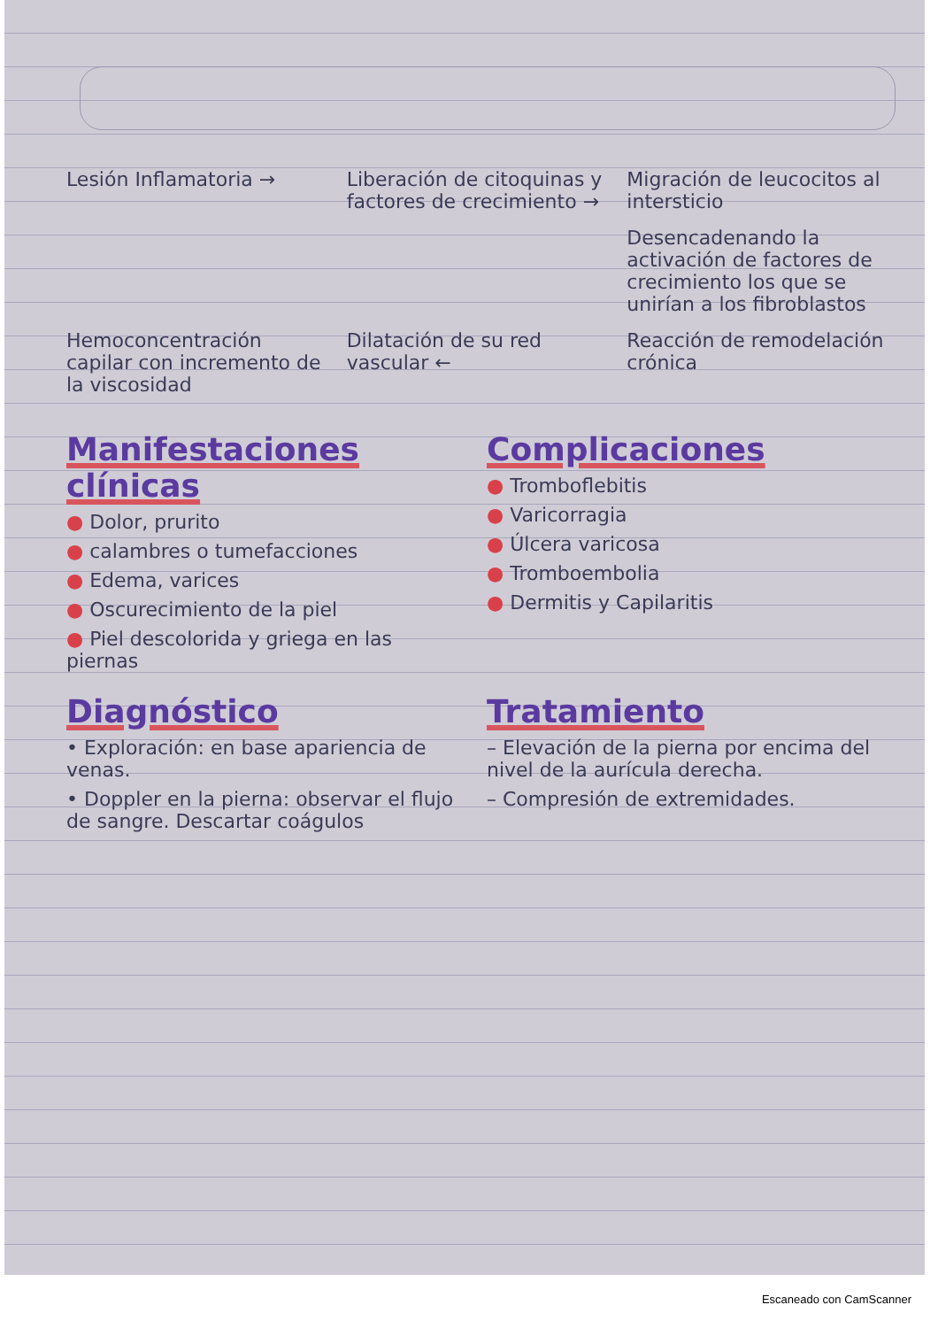Lesión Inflamatoria → Liberación de citoquinas y factores de crecimiento →
Migración de leucocitos al intersticio
Desencadenando la activación de factores de crecimiento los que se unirían a los fibroblastos
Hemoconcentración capilar con incremento de la viscosidad
Dilatación de su red vascular ←
Reacción de remodelación crónica
Manifestaciones clínicas
● Dolor, prurito
● calambres o tumefacciones
● Edema, varices
● Oscurecimiento de la piel
● Piel descolorida y griega en las piernas
Complicaciones
● Tromboflebitis
● Varicorragia
● Úlcera varicosa
● Tromboembolia
● Dermitis y Capilaritis
Diagnóstico
• Exploración: en base apariencia de venas.
• Doppler en la pierna: observar el flujo de sangre. Descartar coágulos
Tratamiento
– Elevación de la pierna por encima del nivel de la aurícula derecha.
– Compresión de extremidades.
Escaneado con CamScanner